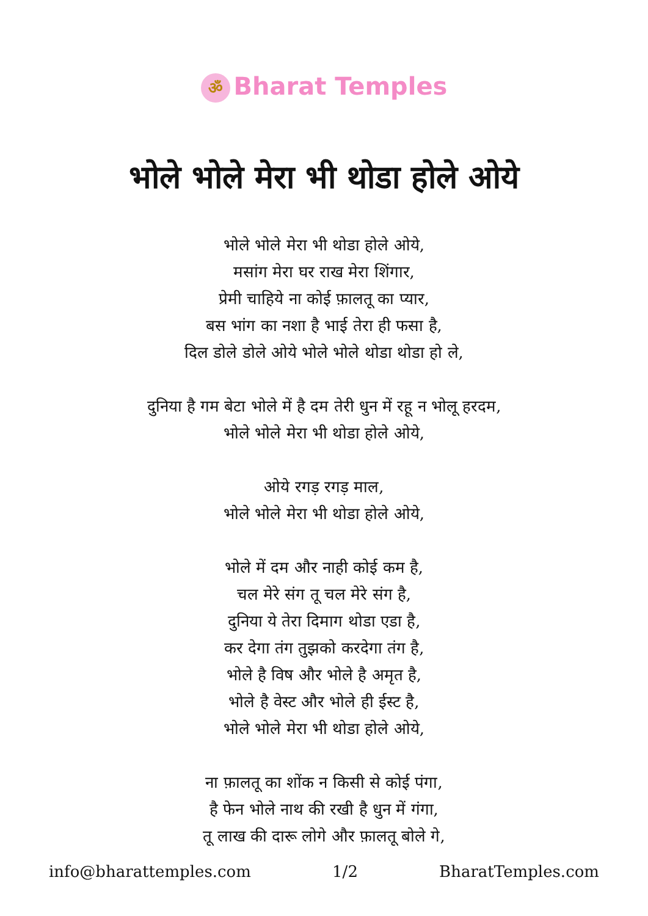ॐ Bharat Temples
भोले भोले मेरा भी थोडा होले ओये
भोले भोले मेरा भी थोडा होले ओये,
मसांग मेरा घर राख मेरा शिंगार,
प्रेमी चाहिये ना कोई फ़ालतू का प्यार,
बस भांग का नशा है भाई तेरा ही फसा है,
दिल डोले डोले ओये भोले भोले थोडा थोडा हो ले,
दुनिया है गम बेटा भोले में है दम तेरी धुन में रहू न भोलू हरदम,
भोले भोले मेरा भी थोडा होले ओये,
ओये रगड़ रगड़ माल,
भोले भोले मेरा भी थोडा होले ओये,
भोले में दम और नाही कोई कम है,
चल मेरे संग तू चल मेरे संग है,
दुनिया ये तेरा दिमाग थोडा एडा है,
कर देगा तंग तुझको करदेगा तंग है,
भोले है विष और भोले है अमृत है,
भोले है वेस्ट और भोले ही ईस्ट है,
भोले भोले मेरा भी थोडा होले ओये,
ना फ़ालतू का शोंक न किसी से कोई पंगा,
है फेन भोले नाथ की रखी है धुन में गंगा,
तू लाख की दारू लोगे और फ़ालतू बोले गे,
info@bharattemples.com 1/2 BharatTemples.com